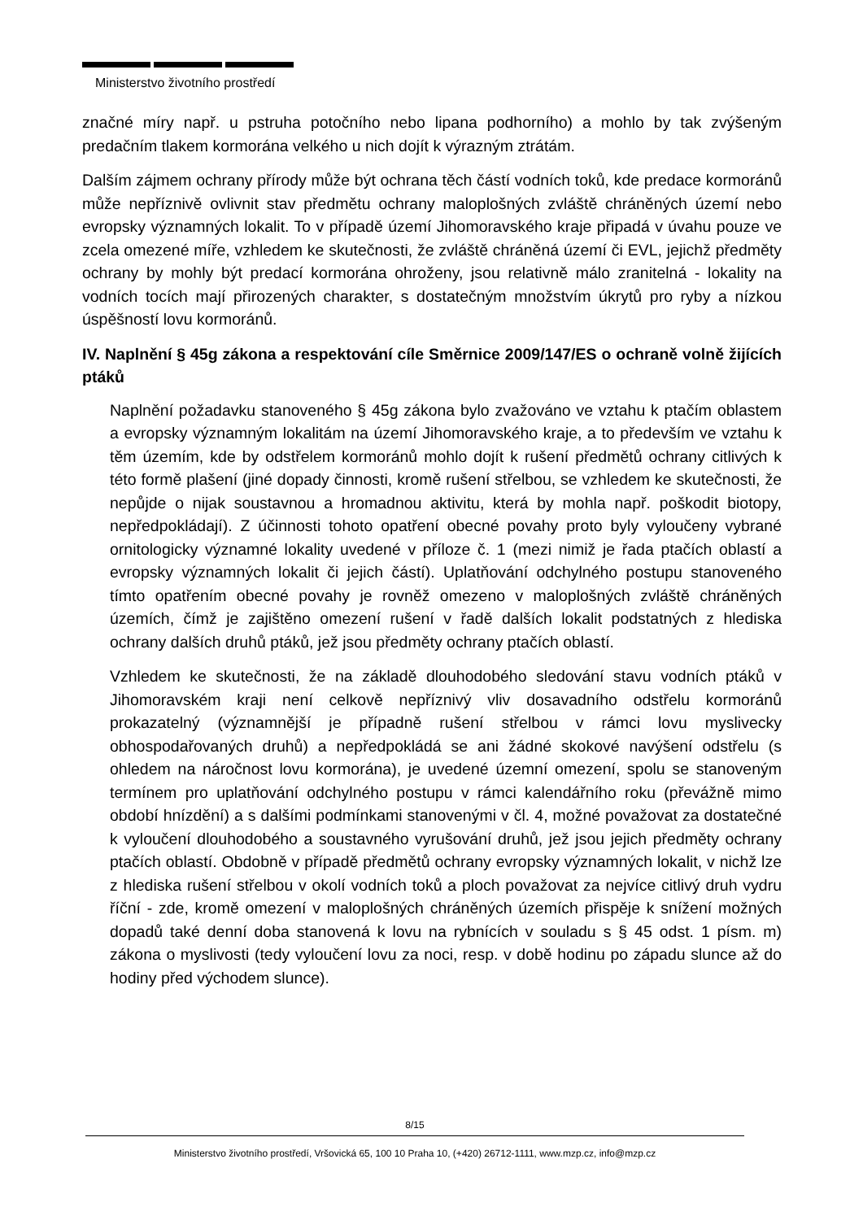Ministerstvo životního prostředí
značné míry např. u pstruha potočního nebo lipana podhorního) a mohlo by tak zvýšeným predačním tlakem kormorána velkého u nich dojít k výrazným ztrátám.
Dalším zájmem ochrany přírody může být ochrana těch částí vodních toků, kde predace kormoránů může nepříznivě ovlivnit stav předmětu ochrany maloplošných zvláště chráněných území nebo evropsky významných lokalit. To v případě území Jihomoravského kraje připadá v úvahu pouze ve zcela omezené míře, vzhledem ke skutečnosti, že zvláště chráněná území či EVL, jejichž předměty ochrany by mohly být predací kormorána ohroženy, jsou relativně málo zranitelná - lokality na vodních tocích mají přirozených charakter, s dostatečným množstvím úkrytů pro ryby a nízkou úspěšností lovu kormoránů.
IV. Naplnění § 45g zákona a respektování cíle Směrnice 2009/147/ES o ochraně volně žijících ptáků
Naplnění požadavku stanoveného § 45g zákona bylo zvažováno ve vztahu k ptačím oblastem a evropsky významným lokalitám na území Jihomoravského kraje, a to především ve vztahu k těm územím, kde by odstřelem kormoránů mohlo dojít k rušení předmětů ochrany citlivých k této formě plašení (jiné dopady činnosti, kromě rušení střelbou, se vzhledem ke skutečnosti, že nepůjde o nijak soustavnou a hromadnou aktivitu, která by mohla např. poškodit biotopy, nepředpokládají). Z účinnosti tohoto opatření obecné povahy proto byly vyloučeny vybrané ornitologicky významné lokality uvedené v příloze č. 1 (mezi nimiž je řada ptačích oblastí a evropsky významných lokalit či jejich částí). Uplatňování odchylného postupu stanoveného tímto opatřením obecné povahy je rovněž omezeno v maloplošných zvláště chráněných územích, čímž je zajištěno omezení rušení v řadě dalších lokalit podstatných z hlediska ochrany dalších druhů ptáků, jež jsou předměty ochrany ptačích oblastí.
Vzhledem ke skutečnosti, že na základě dlouhodobého sledování stavu vodních ptáků v Jihomoravském kraji není celkově nepříznivý vliv dosavadního odstřelu kormoránů prokazatelný (významnější je případně rušení střelbou v rámci lovu myslivecky obhospodařovaných druhů) a nepředpokládá se ani žádné skokové navýšení odstřelu (s ohledem na náročnost lovu kormorána), je uvedené územní omezení, spolu se stanoveným termínem pro uplatňování odchylného postupu v rámci kalendářního roku (převážně mimo období hnízdění) a s dalšími podmínkami stanovenými v čl. 4, možné považovat za dostatečné k vyloučení dlouhodobého a soustavného vyrušování druhů, jež jsou jejich předměty ochrany ptačích oblastí. Obdobně v případě předmětů ochrany evropsky významných lokalit, v nichž lze z hlediska rušení střelbou v okolí vodních toků a ploch považovat za nejvíce citlivý druh vydru říční - zde, kromě omezení v maloplošných chráněných územích přispěje k snížení možných dopadů také denní doba stanovená k lovu na rybnících v souladu s § 45 odst. 1 písm. m) zákona o myslivosti (tedy vyloučení lovu za noci, resp. v době hodinu po západu slunce až do hodiny před východem slunce).
8/15
Ministerstvo životního prostředí, Vršovická 65, 100 10 Praha 10, (+420) 26712-1111, www.mzp.cz, info@mzp.cz